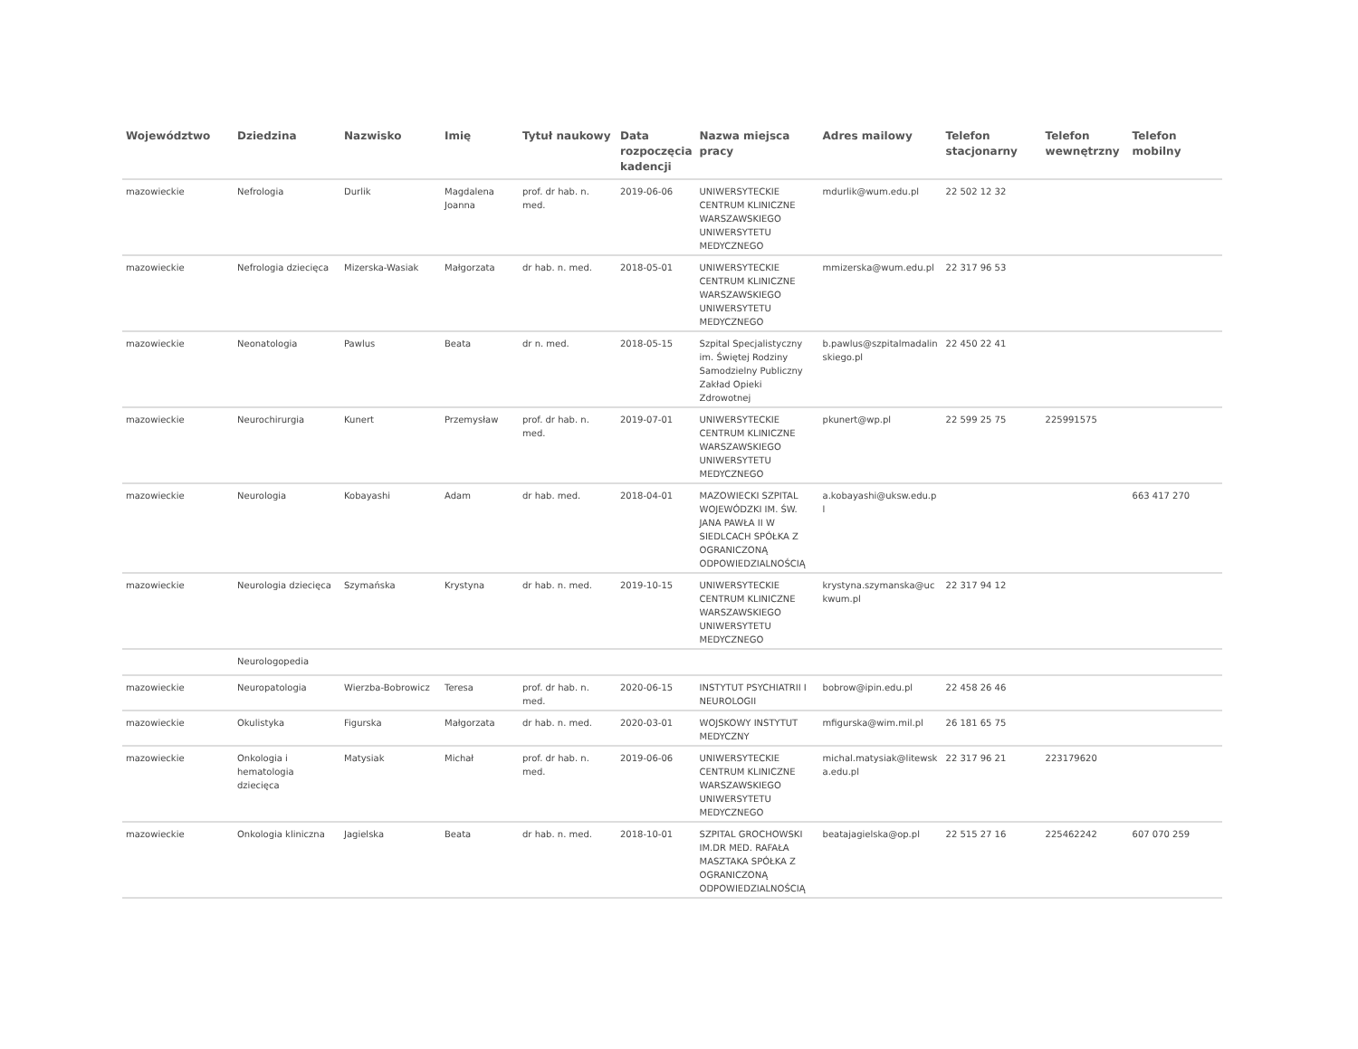| Województwo | Dziedzina | Nazwisko | Imię | Tytuł naukowy | Data rozpoczęcia kadencji | Nazwa miejsca pracy | Adres mailowy | Telefon stacjonarny | Telefon wewnętrzny | Telefon mobilny |
| --- | --- | --- | --- | --- | --- | --- | --- | --- | --- | --- |
| mazowieckie | Nefrologia | Durlik | Magdalena Joanna | prof. dr hab. n. med. | 2019-06-06 | UNIWERSYTECKIE CENTRUM KLINICZNE WARSZAWSKIEGO UNIWERSYTETU MEDYCZNEGO | mdurlik@wum.edu.pl | 22 502 12 32 | | |
| mazowieckie | Nefrologia dziecięca | Mizerska-Wasiak | Małgorzata | dr hab. n. med. | 2018-05-01 | UNIWERSYTECKIE CENTRUM KLINICZNE WARSZAWSKIEGO UNIWERSYTETU MEDYCZNEGO | mmizerska@wum.edu.pl | 22 317 96 53 | | |
| mazowieckie | Neonatologia | Pawlus | Beata | dr n. med. | 2018-05-15 | Szpital Specjalistyczny im. Świętej Rodziny Samodzielny Publiczny Zakład Opieki Zdrowotnej | b.pawlus@szpitalmadalinskiego.pl | 22 450 22 41 | | |
| mazowieckie | Neurochirurgia | Kunert | Przemysław | prof. dr hab. n. med. | 2019-07-01 | UNIWERSYTECKIE CENTRUM KLINICZNE WARSZAWSKIEGO UNIWERSYTETU MEDYCZNEGO | pkunert@wp.pl | 22 599 25 75 | 225991575 | |
| mazowieckie | Neurologia | Kobayashi | Adam | dr hab. med. | 2018-04-01 | MAZOWIECKI SZPITAL WOJEWÓDZKI IM. ŚW. JANA PAWŁA II W SIEDLCACH SPÓŁKA Z OGRANICZONĄ ODPOWIEDZIALNOŚCIĄ | a.kobayashi@uksw.edu.pl | | | 663 417 270 |
| mazowieckie | Neurologia dziecięca | Szymańska | Krystyna | dr hab. n. med. | 2019-10-15 | UNIWERSYTECKIE CENTRUM KLINICZNE WARSZAWSKIEGO UNIWERSYTETU MEDYCZNEGO | krystyna.szymanska@uckwum.pl | 22 317 94 12 | | |
| | Neurologopedia | | | | | | | | | |
| mazowieckie | Neuropatologia | Wierzba-Bobrowicz | Teresa | prof. dr hab. n. med. | 2020-06-15 | INSTYTUT PSYCHIATRII I NEUROLOGII | bobrow@ipin.edu.pl | 22 458 26 46 | | |
| mazowieckie | Okulistyka | Figurska | Małgorzata | dr hab. n. med. | 2020-03-01 | WOJSKOWY INSTYTUT MEDYCZNY | mfigurska@wim.mil.pl | 26 181 65 75 | | |
| mazowieckie | Onkologia i hematologia dziecięca | Matysiak | Michał | prof. dr hab. n. med. | 2019-06-06 | UNIWERSYTECKIE CENTRUM KLINICZNE WARSZAWSKIEGO UNIWERSYTETU MEDYCZNEGO | michal.matysiak@litewska.edu.pl | 22 317 96 21 | 223179620 | |
| mazowieckie | Onkologia kliniczna | Jagielska | Beata | dr hab. n. med. | 2018-10-01 | SZPITAL GROCHOWSKI IM.DR MED. RAFAŁA MASZTAKA SPÓŁKA Z OGRANICZONĄ ODPOWIEDZIALNOŚCIĄ | beatajagielska@op.pl | 22 515 27 16 | 225462242 | 607 070 259 |